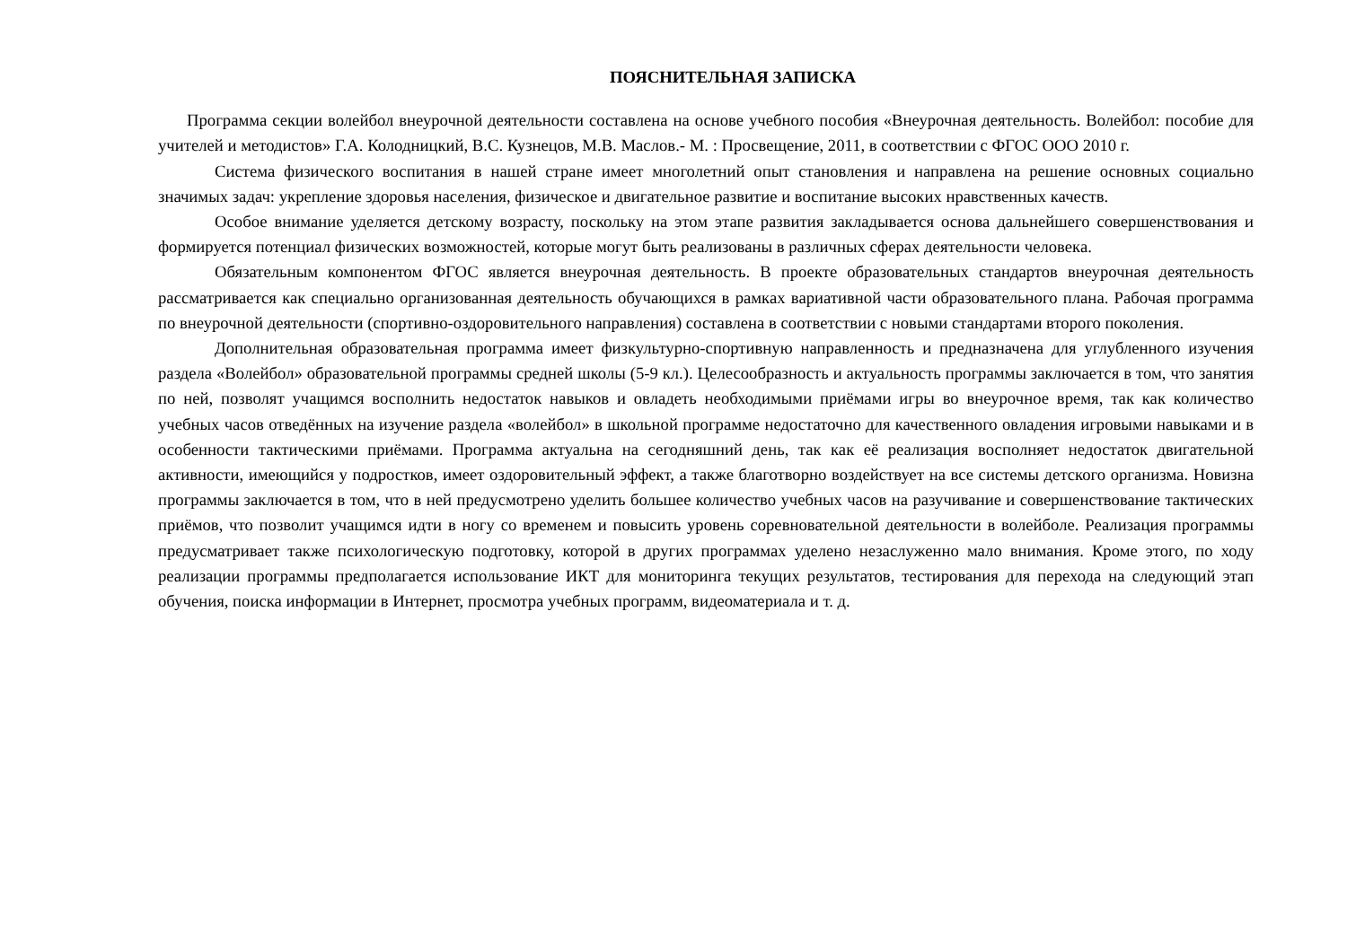ПОЯСНИТЕЛЬНАЯ ЗАПИСКА
Программа секции волейбол внеурочной деятельности составлена на основе учебного пособия «Внеурочная деятельность. Волейбол: пособие для учителей и методистов» Г.А. Колодницкий, В.С. Кузнецов, М.В. Маслов.- М. : Просвещение, 2011, в соответствии с ФГОС ООО 2010 г.
Система физического воспитания в нашей стране имеет многолетний опыт становления и направлена на решение основных социально значимых задач: укрепление здоровья населения, физическое и двигательное развитие и воспитание высоких нравственных качеств.
Особое внимание уделяется детскому возрасту, поскольку на этом этапе развития закладывается основа дальнейшего совершенствования и формируется потенциал физических возможностей, которые могут быть реализованы в различных сферах деятельности человека.
Обязательным компонентом ФГОС является внеурочная деятельность. В проекте образовательных стандартов внеурочная деятельность рассматривается как специально организованная деятельность обучающихся в рамках вариативной части образовательного плана. Рабочая программа по внеурочной деятельности (спортивно-оздоровительного направления) составлена в соответствии с новыми стандартами второго поколения.
Дополнительная образовательная программа имеет физкультурно-спортивную направленность и предназначена для углубленного изучения раздела «Волейбол» образовательной программы средней школы (5-9 кл.). Целесообразность и актуальность программы заключается в том, что занятия по ней, позволят учащимся восполнить недостаток навыков и овладеть необходимыми приёмами игры во внеурочное время, так как количество учебных часов отведённых на изучение раздела «волейбол» в школьной программе недостаточно для качественного овладения игровыми навыками и в особенности тактическими приёмами. Программа актуальна на сегодняшний день, так как её реализация восполняет недостаток двигательной активности, имеющийся у подростков, имеет оздоровительный эффект, а также благотворно воздействует на все системы детского организма. Новизна программы заключается в том, что в ней предусмотрено уделить большее количество учебных часов на разучивание и совершенствование тактических приёмов, что позволит учащимся идти в ногу со временем и повысить уровень соревновательной деятельности в волейболе. Реализация программы предусматривает также психологическую подготовку, которой в других программах уделено незаслуженно мало внимания. Кроме этого, по ходу реализации программы предполагается использование ИКТ для мониторинга текущих результатов, тестирования для перехода на следующий этап обучения, поиска информации в Интернет, просмотра учебных программ, видеоматериала и т. д.